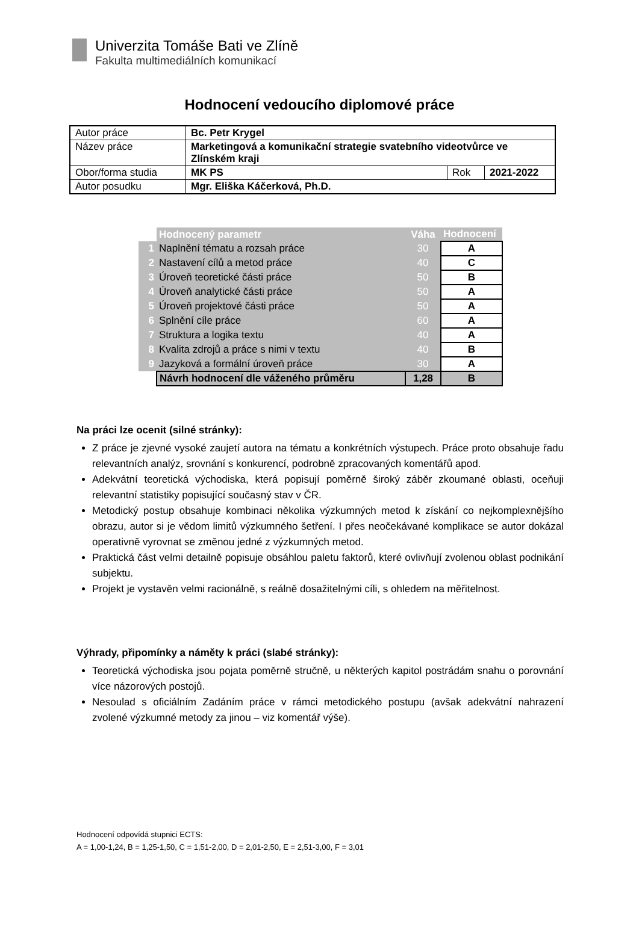Univerzita Tomáše Bati ve Zlíně
Fakulta multimediálních komunikací
Hodnocení vedoucího diplomové práce
| Autor práce | Bc. Petr Krygel | | |
| Název práce | Marketingová a komunikační strategie svatebního videotvůrce ve Zlínském kraji | | |
| Obor/forma studia | MK PS | Rok | 2021-2022 |
| Autor posudku | Mgr. Eliška Káčerková, Ph.D. | | |
| | Hodnocený parametr | Váha | Hodnocení |
| --- | --- | --- | --- |
| 1 | Naplnění tématu a rozsah práce | 30 | A |
| 2 | Nastavení cílů a metod práce | 40 | C |
| 3 | Úroveň teoretické části práce | 50 | B |
| 4 | Úroveň analytické části práce | 50 | A |
| 5 | Úroveň projektové části práce | 50 | A |
| 6 | Splnění cíle práce | 60 | A |
| 7 | Struktura a logika textu | 40 | A |
| 8 | Kvalita zdrojů a práce s nimi v textu | 40 | B |
| 9 | Jazyková a formální úroveň práce | 30 | A |
| | Návrh hodnocení dle váženého průměru | 1,28 | B |
Na práci lze ocenit (silné stránky):
Z práce je zjevné vysoké zaujetí autora na tématu a konkrétních výstupech. Práce proto obsahuje řadu relevantních analýz, srovnání s konkurencí, podrobně zpracovaných komentářů apod.
Adekvátní teoretická východiska, která popisují poměrně široký záběr zkoumané oblasti, oceňuji relevantní statistiky popisující současný stav v ČR.
Metodický postup obsahuje kombinaci několika výzkumných metod k získání co nejkomplexnějšího obrazu, autor si je vědom limitů výzkumného šetření. I přes neočekávané komplikace se autor dokázal operativně vyrovnat se změnou jedné z výzkumných metod.
Praktická část velmi detailně popisuje obsáhlou paletu faktorů, které ovlivňují zvolenou oblast podnikání subjektu.
Projekt je vystavěn velmi racionálně, s reálně dosažitelnými cíli, s ohledem na měřitelnost.
Výhrady, připomínky a náměty k práci (slabé stránky):
Teoretická východiska jsou pojata poměrně stručně, u některých kapitol postrádám snahu o porovnání více názorových postojů.
Nesoulad s oficiálním Zadáním práce v rámci metodického postupu (avšak adekvátní nahrazení zvolené výzkumné metody za jinou – viz komentář výše).
Hodnocení odpovídá stupnici ECTS:
A = 1,00-1,24, B = 1,25-1,50, C = 1,51-2,00, D = 2,01-2,50, E = 2,51-3,00, F = 3,01